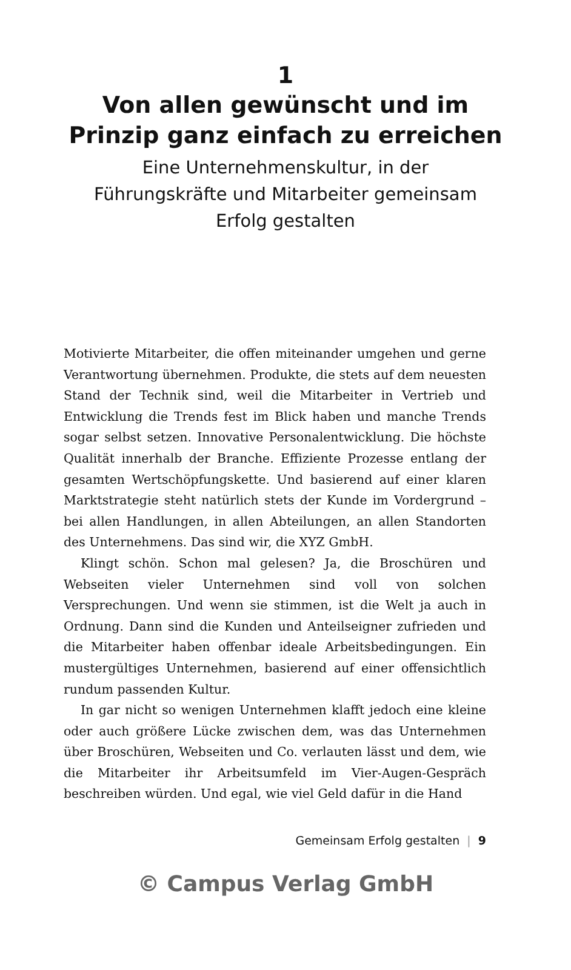1
Von allen gewünscht und im
Prinzip ganz einfach zu erreichen
Eine Unternehmenskultur, in der
Führungskräfte und Mitarbeiter gemeinsam
Erfolg gestalten
Motivierte Mitarbeiter, die offen miteinander umgehen und gerne Verantwortung übernehmen. Produkte, die stets auf dem neuesten Stand der Technik sind, weil die Mitarbeiter in Vertrieb und Entwicklung die Trends fest im Blick haben und manche Trends sogar selbst setzen. Innovative Personalentwicklung. Die höchste Qualität innerhalb der Branche. Effiziente Prozesse entlang der gesamten Wertschöpfungskette. Und basierend auf einer klaren Marktstrategie steht natürlich stets der Kunde im Vordergrund – bei allen Handlungen, in allen Abteilungen, an allen Standorten des Unternehmens. Das sind wir, die XYZ GmbH.
Klingt schön. Schon mal gelesen? Ja, die Broschüren und Webseiten vieler Unternehmen sind voll von solchen Versprechungen. Und wenn sie stimmen, ist die Welt ja auch in Ordnung. Dann sind die Kunden und Anteilseigner zufrieden und die Mitarbeiter haben offenbar ideale Arbeitsbedingungen. Ein mustergültiges Unternehmen, basierend auf einer offensichtlich rundum passenden Kultur.
In gar nicht so wenigen Unternehmen klafft jedoch eine kleine oder auch größere Lücke zwischen dem, was das Unternehmen über Broschüren, Webseiten und Co. verlauten lässt und dem, wie die Mitarbeiter ihr Arbeitsumfeld im Vier-Augen-Gespräch beschreiben würden. Und egal, wie viel Geld dafür in die Hand
Gemeinsam Erfolg gestalten | 9
© Campus Verlag GmbH